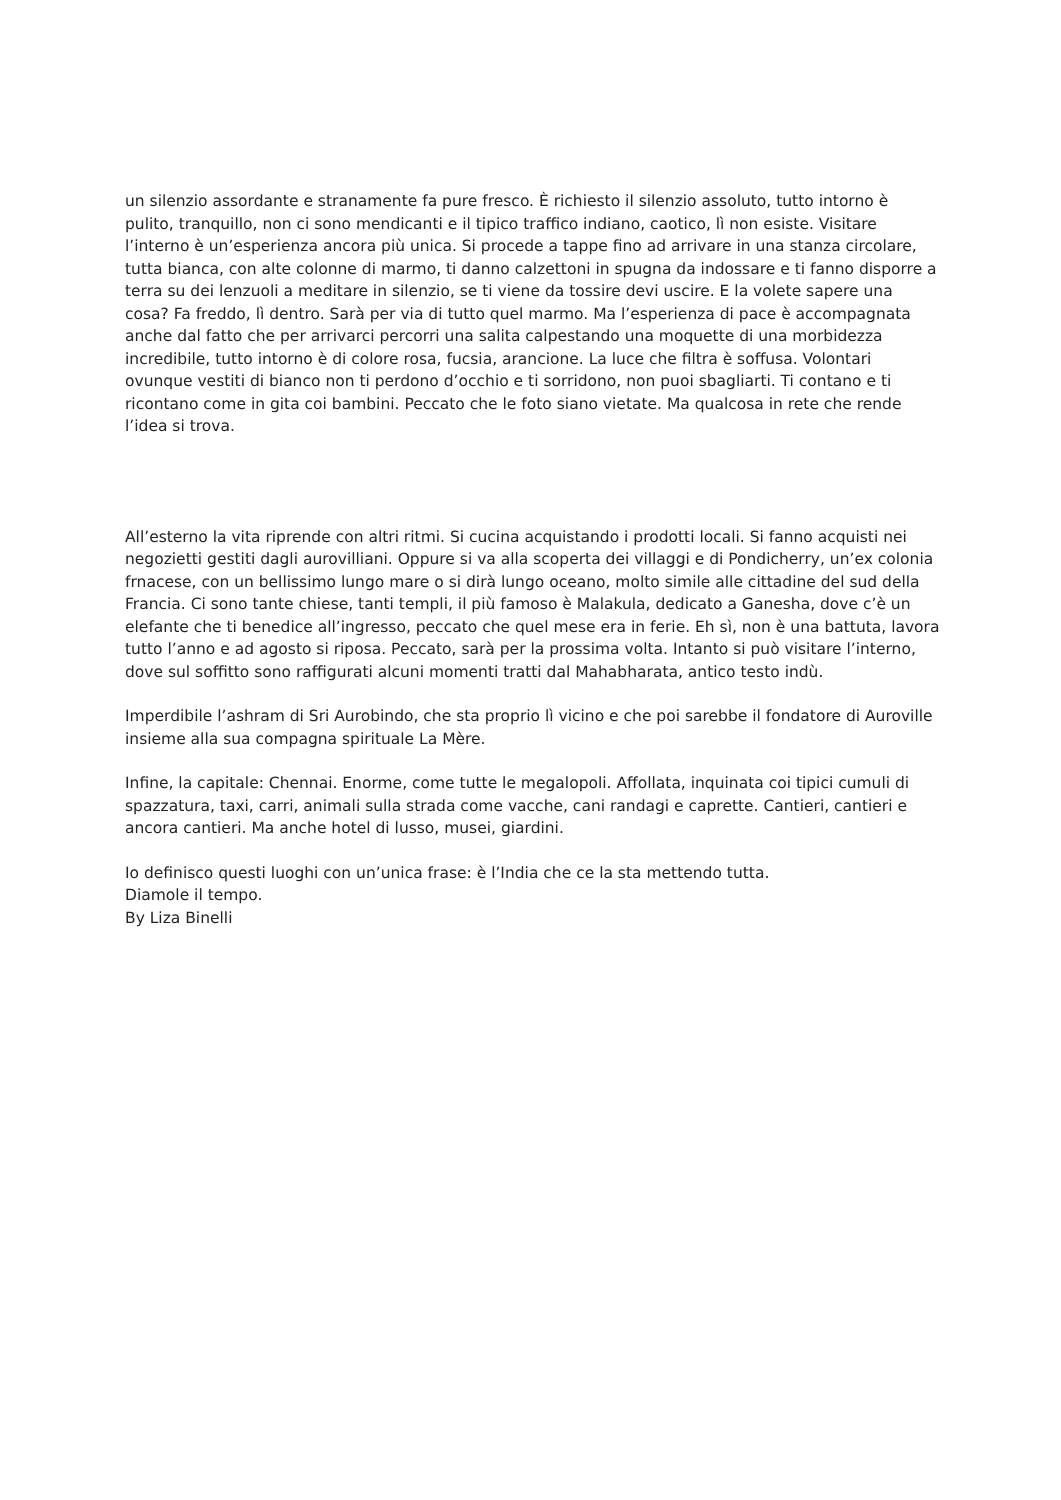un silenzio assordante e stranamente fa pure fresco. È richiesto il silenzio assoluto, tutto intorno è pulito, tranquillo, non ci sono mendicanti e il tipico traffico indiano, caotico, lì non esiste. Visitare l’interno è un’esperienza ancora più unica. Si procede a tappe fino ad arrivare in una stanza circolare, tutta bianca, con alte colonne di marmo, ti danno calzettoni in spugna da indossare e ti fanno disporre a terra su dei lenzuoli a meditare in silenzio, se ti viene da tossire devi uscire. E la volete sapere una cosa? Fa freddo, lì dentro. Sarà per via di tutto quel marmo. Ma l’esperienza di pace è accompagnata anche dal fatto che per arrivarci percorri una salita calpestando una moquette di una morbidezza incredibile, tutto intorno è di colore rosa, fucsia, arancione. La luce che filtra è soffusa. Volontari ovunque vestiti di bianco non ti perdono d’occhio e ti sorridono, non puoi sbagliarti. Ti contano e ti ricontano come in gita coi bambini. Peccato che le foto siano vietate. Ma qualcosa in rete che rende l’idea si trova.
All’esterno la vita riprende con altri ritmi. Si cucina acquistando i prodotti locali. Si fanno acquisti nei negozietti gestiti dagli aurovilliani. Oppure si va alla scoperta dei villaggi e di Pondicherry, un’ex colonia frnacese, con un bellissimo lungo mare o si dirà lungo oceano, molto simile alle cittadine del sud della Francia. Ci sono tante chiese, tanti templi, il più famoso è Malakula, dedicato a Ganesha, dove c’è un elefante che ti benedice all’ingresso, peccato che quel mese era in ferie. Eh sì, non è una battuta, lavora tutto l’anno e ad agosto si riposa. Peccato, sarà per la prossima volta. Intanto si può visitare l’interno, dove sul soffitto sono raffigurati alcuni momenti tratti dal Mahabharata, antico testo indù.
Imperdibile l’ashram di Sri Aurobindo, che sta proprio lì vicino e che poi sarebbe il fondatore di Auroville insieme alla sua compagna spirituale La Mère.
Infine, la capitale: Chennai. Enorme, come tutte le megalopoli. Affollata, inquinata coi tipici cumuli di spazzatura, taxi, carri, animali sulla strada come vacche, cani randagi e caprette. Cantieri, cantieri e ancora cantieri. Ma anche hotel di lusso, musei, giardini.
Io definisco questi luoghi con un’unica frase: è l’India che ce la sta mettendo tutta.
Diamole il tempo.
By Liza Binelli